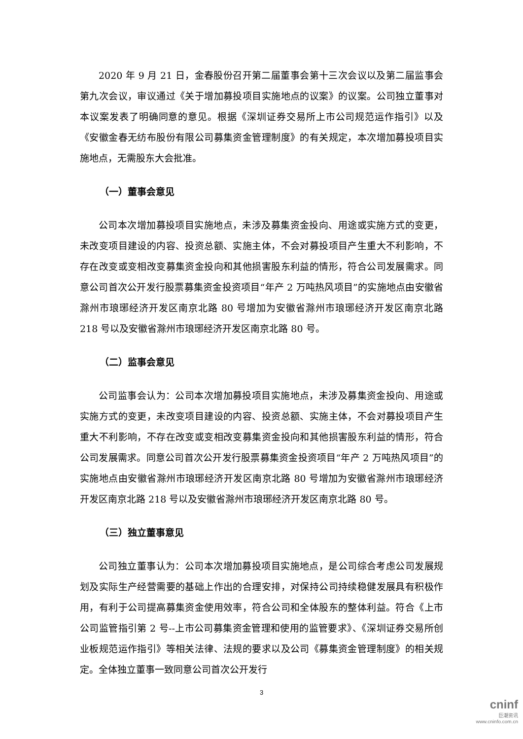2020 年 9 月 21 日，金春股份召开第二届董事会第十三次会议以及第二届监事会第九次会议，审议通过《关于增加募投项目实施地点的议案》的议案。公司独立董事对本议案发表了明确同意的意见。根据《深圳证券交易所上市公司规范运作指引》以及《安徽金春无纺布股份有限公司募集资金管理制度》的有关规定，本次增加募投项目实施地点，无需股东大会批准。
（一）董事会意见
公司本次增加募投项目实施地点，未涉及募集资金投向、用途或实施方式的变更，未改变项目建设的内容、投资总额、实施主体，不会对募投项目产生重大不利影响，不存在改变或变相改变募集资金投向和其他损害股东利益的情形，符合公司发展需求。同意公司首次公开发行股票募集资金投资项目“年产 2 万吨热风项目”的实施地点由安徽省滁州市琅琊经济开发区南京北路 80 号增加为安徽省滁州市琅琊经济开发区南京北路 218 号以及安徽省滁州市琅琊经济开发区南京北路 80 号。
（二）监事会意见
公司监事会认为：公司本次增加募投项目实施地点，未涉及募集资金投向、用途或实施方式的变更，未改变项目建设的内容、投资总额、实施主体，不会对募投项目产生重大不利影响，不存在改变或变相改变募集资金投向和其他损害股东利益的情形，符合公司发展需求。同意公司首次公开发行股票募集资金投资项目“年产 2 万吨热风项目”的实施地点由安徽省滁州市琅琊经济开发区南京北路 80 号增加为安徽省滁州市琅琊经济开发区南京北路 218 号以及安徽省滁州市琅琊经济开发区南京北路 80 号。
（三）独立董事意见
公司独立董事认为：公司本次增加募投项目实施地点，是公司综合考虑公司发展规划及实际生产经营需要的基础上作出的合理安排，对保持公司持续稳健发展具有积极作用，有利于公司提高募集资金使用效率，符合公司和全体股东的整体利益。符合《上市公司监管指引第 2 号--上市公司募集资金管理和使用的监管要求》、《深圳证券交易所创业板规范运作指引》等相关法律、法规的要求以及公司《募集资金管理制度》的相关规定。全体独立董事一致同意公司首次公开发行
3
cninf
巨潮资讯
www.cninfo.com.cn